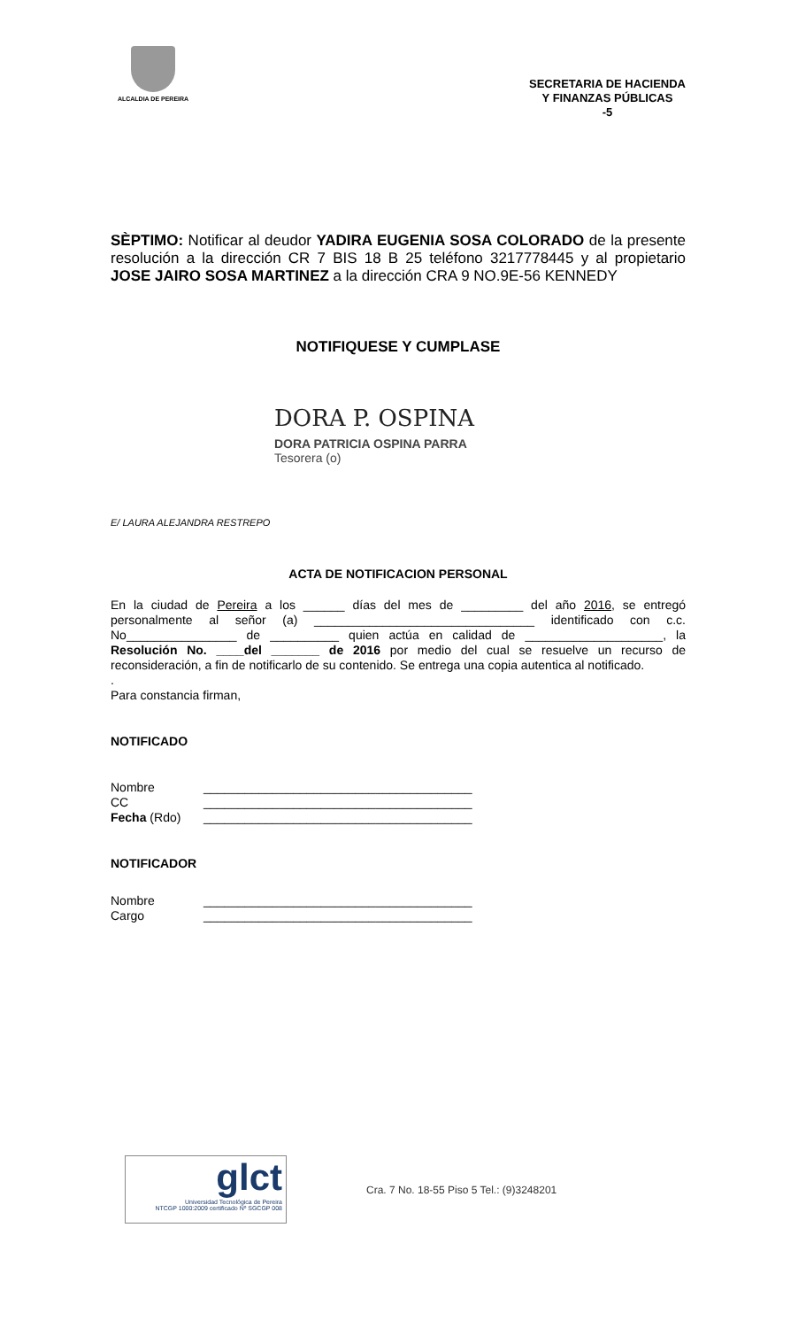ALCALDIA DE PEREIRA
SECRETARIA DE HACIENDA
Y FINANZAS PÚBLICAS
-5
SÈPTIMO: Notificar al deudor YADIRA EUGENIA SOSA COLORADO de la presente resolución a la dirección CR 7 BIS 18 B 25 teléfono 3217778445 y al propietario JOSE JAIRO SOSA MARTINEZ a la dirección CRA 9 NO.9E-56 KENNEDY
NOTIFIQUESE Y CUMPLASE
DORA P. OSPINA
DORA PATRICIA OSPINA PARRA
Tesorera (o)
E/ LAURA ALEJANDRA RESTREPO
ACTA DE NOTIFICACION PERSONAL
En la ciudad de Pereira a los ______ días del mes de _________ del año 2016, se entregó personalmente al señor (a) ________________________________ identificado con c.c. No________________ de __________ quien actúa en calidad de ____________________, la Resolución No. ____del _______ de 2016 por medio del cual se resuelve un recurso de reconsideración, a fin de notificarlo de su contenido. Se entrega una copia autentica al notificado.
.
Para constancia firman,
NOTIFICADO
Nombre _______________________________________
CC _______________________________________
Fecha (Rdo) _______________________________________
NOTIFICADOR
Nombre _______________________________________
Cargo _______________________________________
glct
Universidad Tecnológica de Pereira
NTCGP 1000:2009 certificado Nº SGCGP 008
Cra. 7 No. 18-55 Piso 5 Tel.: (9)3248201